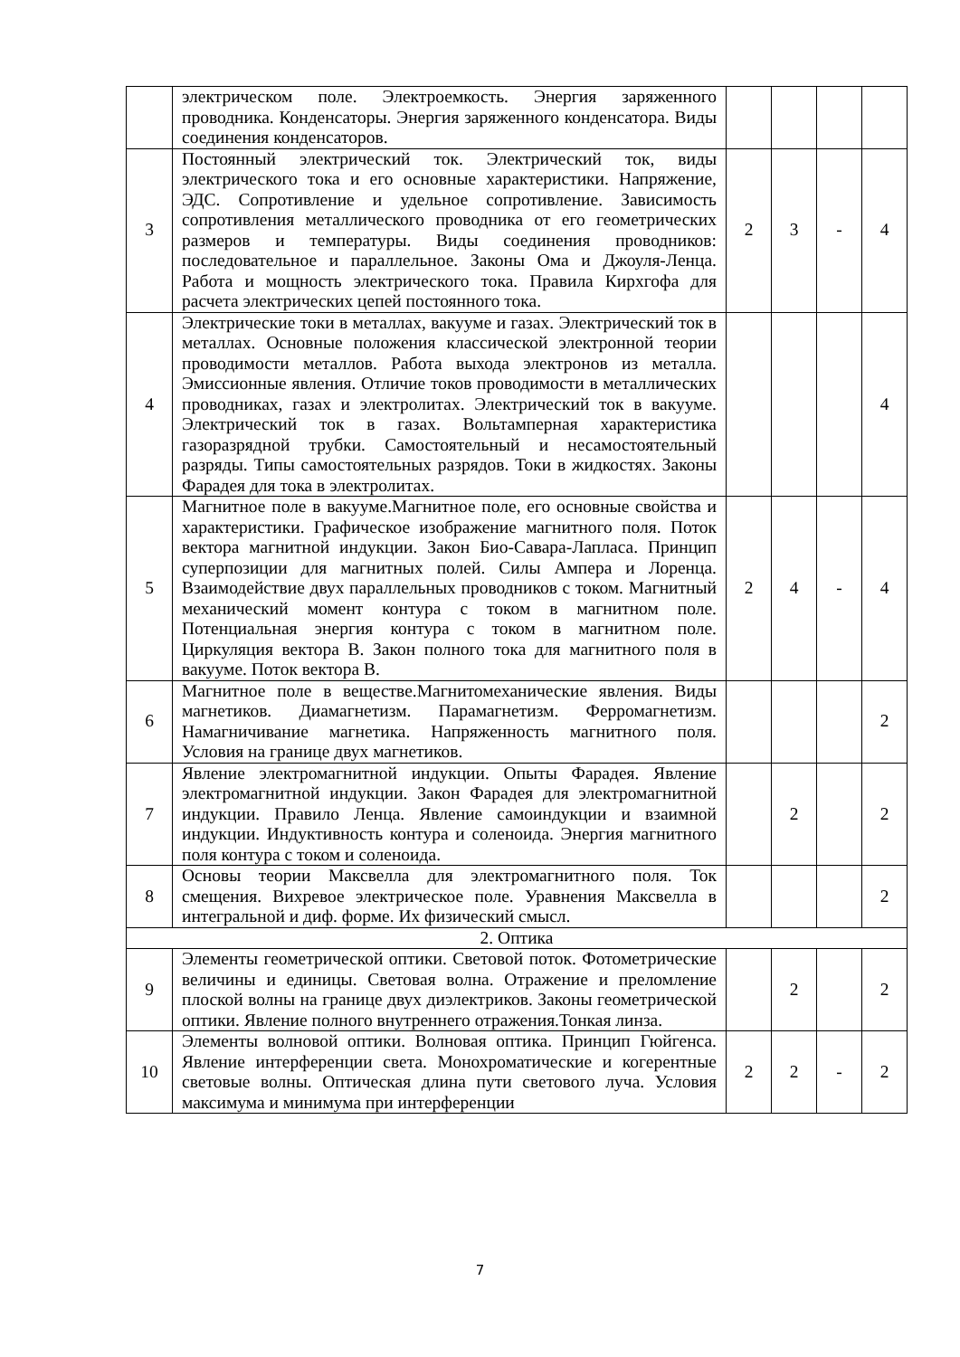| | электрическом поле. Электроемкость. Энергия заряженного проводника. Конденсаторы. Энергия заряженного конденсатора. Виды соединения конденсаторов. | | | | |
| 3 | Постоянный электрический ток. Электрический ток, виды электрического тока и его основные характеристики. Напряжение, ЭДС. Сопротивление и удельное сопротивление. Зависимость сопротивления металлического проводника от его геометрических размеров и температуры. Виды соединения проводников: последовательное и параллельное. Законы Ома и Джоуля-Ленца. Работа и мощность электрического тока. Правила Кирхгофа для расчета электрических цепей постоянного тока. | 2 | 3 | - | 4 |
| 4 | Электрические токи в металлах, вакууме и газах. Электрический ток в металлах. Основные положения классической электронной теории проводимости металлов. Работа выхода электронов из металла. Эмиссионные явления. Отличие токов проводимости в металлических проводниках, газах и электролитах. Электрический ток в вакууме. Электрический ток в газах. Вольтамперная характеристика газоразрядной трубки. Самостоятельный и несамостоятельный разряды. Типы самостоятельных разрядов. Токи в жидкостях. Законы Фарадея для тока в электролитах. | | | | 4 |
| 5 | Магнитное поле в вакууме.Магнитное поле, его основные свойства и характеристики. Графическое изображение магнитного поля. Поток вектора магнитной индукции. Закон Био-Савара-Лапласа. Принцип суперпозиции для магнитных полей. Силы Ампера и Лоренца. Взаимодействие двух параллельных проводников с током. Магнитный механический момент контура с током в магнитном поле. Потенциальная энергия контура с током в магнитном поле. Циркуляция вектора В. Закон полного тока для магнитного поля в вакууме. Поток вектора В. | 2 | 4 | - | 4 |
| 6 | Магнитное поле в веществе.Магнитомеханические явления. Виды магнетиков. Диамагнетизм. Парамагнетизм. Ферромагнетизм. Намагничивание магнетика. Напряженность магнитного поля. Условия на границе двух магнетиков. | | | | 2 |
| 7 | Явление электромагнитной индукции. Опыты Фарадея. Явление электромагнитной индукции. Закон Фарадея для электромагнитной индукции. Правило Ленца. Явление самоиндукции и взаимной индукции. Индуктивность контура и соленоида. Энергия магнитного поля контура с током и соленоида. | | 2 | | 2 |
| 8 | Основы теории Максвелла для электромагнитного поля. Ток смещения. Вихревое электрическое поле. Уравнения Максвелла в интегральной и диф. форме. Их физический смысл. | | | | 2 |
| 2. Оптика | | | | | |
| 9 | Элементы геометрической оптики. Световой поток. Фотометрические величины и единицы. Световая волна. Отражение и преломление плоской волны на границе двух диэлектриков. Законы геометрической оптики. Явление полного внутреннего отражения.Тонкая линза. | | 2 | | 2 |
| 10 | Элементы волновой оптики. Волновая оптика. Принцип Гюйгенса. Явление интерференции света. Монохроматические и когерентные световые волны. Оптическая длина пути светового луча. Условия максимума и минимума при интерференции | 2 | 2 | - | 2 |
7